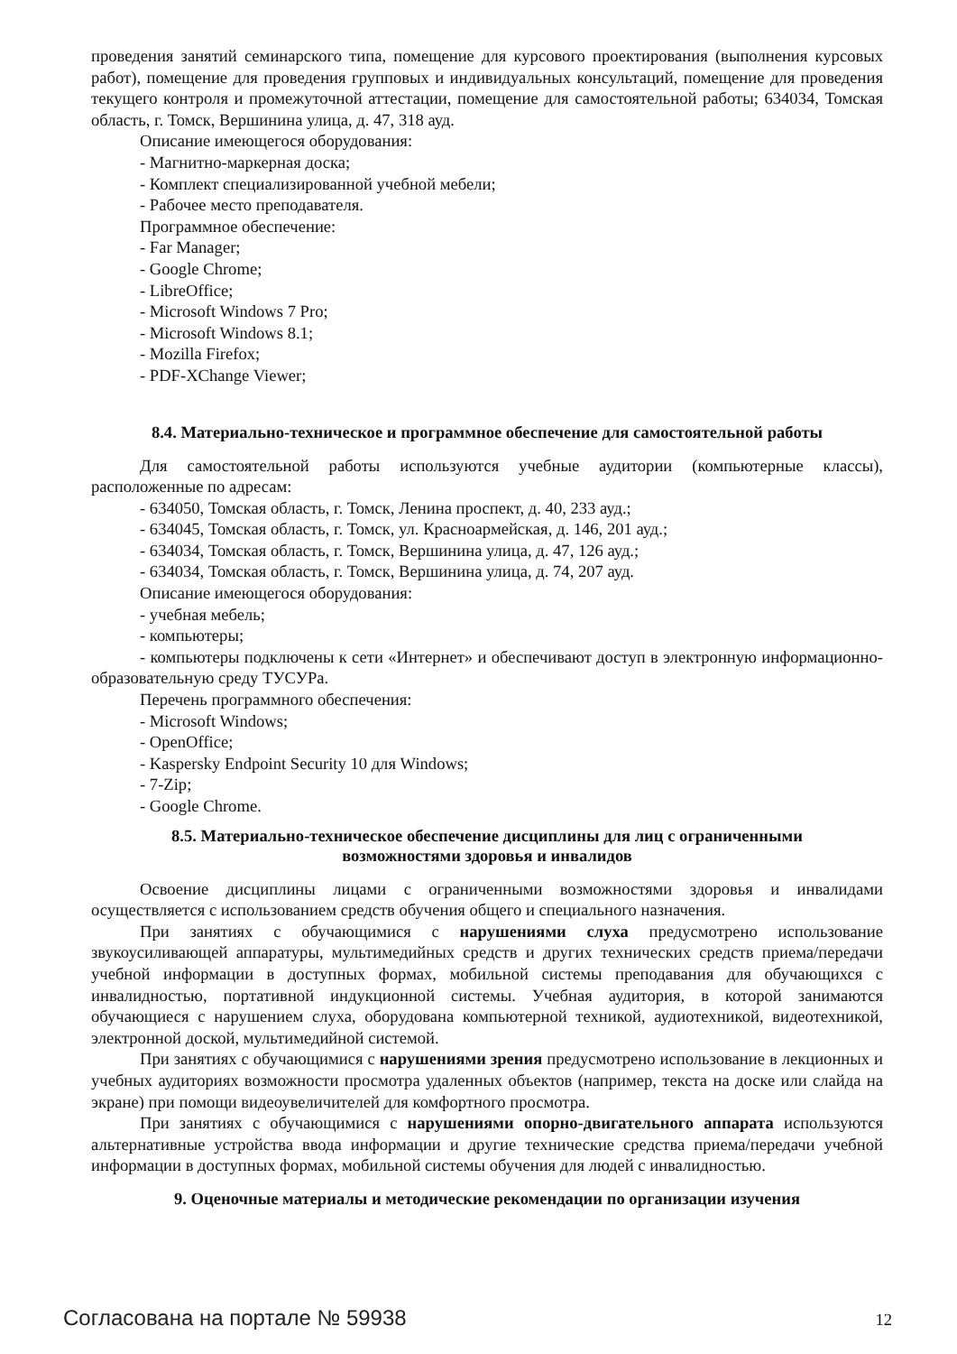проведения занятий семинарского типа, помещение для курсового проектирования (выполнения курсовых работ), помещение для проведения групповых и индивидуальных консультаций, помещение для проведения текущего контроля и промежуточной аттестации, помещение для самостоятельной работы; 634034, Томская область, г. Томск, Вершинина улица, д. 47, 318 ауд.
Описание имеющегося оборудования:
- Магнитно-маркерная доска;
- Комплект специализированной учебной мебели;
- Рабочее место преподавателя.
Программное обеспечение:
- Far Manager;
- Google Chrome;
- LibreOffice;
- Microsoft Windows 7 Pro;
- Microsoft Windows 8.1;
- Mozilla Firefox;
- PDF-XChange Viewer;
8.4. Материально-техническое и программное обеспечение для самостоятельной работы
Для самостоятельной работы используются учебные аудитории (компьютерные классы), расположенные по адресам:
- 634050, Томская область, г. Томск, Ленина проспект, д. 40, 233 ауд.;
- 634045, Томская область, г. Томск, ул. Красноармейская, д. 146, 201 ауд.;
- 634034, Томская область, г. Томск, Вершинина улица, д. 47, 126 ауд.;
- 634034, Томская область, г. Томск, Вершинина улица, д. 74, 207 ауд.
Описание имеющегося оборудования:
- учебная мебель;
- компьютеры;
- компьютеры подключены к сети «Интернет» и обеспечивают доступ в электронную информационно-образовательную среду ТУСУРа.
Перечень программного обеспечения:
- Microsoft Windows;
- OpenOffice;
- Kaspersky Endpoint Security 10 для Windows;
- 7-Zip;
- Google Chrome.
8.5. Материально-техническое обеспечение дисциплины для лиц с ограниченными
возможностями здоровья и инвалидов
Освоение дисциплины лицами с ограниченными возможностями здоровья и инвалидами осуществляется с использованием средств обучения общего и специального назначения.
При занятиях с обучающимися с нарушениями слуха предусмотрено использование звукоусиливающей аппаратуры, мультимедийных средств и других технических средств приема/передачи учебной информации в доступных формах, мобильной системы преподавания для обучающихся с инвалидностью, портативной индукционной системы. Учебная аудитория, в которой занимаются обучающиеся с нарушением слуха, оборудована компьютерной техникой, аудиотехникой, видеотехникой, электронной доской, мультимедийной системой.
При занятиях с обучающимися с нарушениями зрения предусмотрено использование в лекционных и учебных аудиториях возможности просмотра удаленных объектов (например, текста на доске или слайда на экране) при помощи видеоувеличителей для комфортного просмотра.
При занятиях с обучающимися с нарушениями опорно-двигательного аппарата используются альтернативные устройства ввода информации и другие технические средства приема/передачи учебной информации в доступных формах, мобильной системы обучения для людей с инвалидностью.
9. Оценочные материалы и методические рекомендации по организации изучения
Согласована на портале № 59938 12